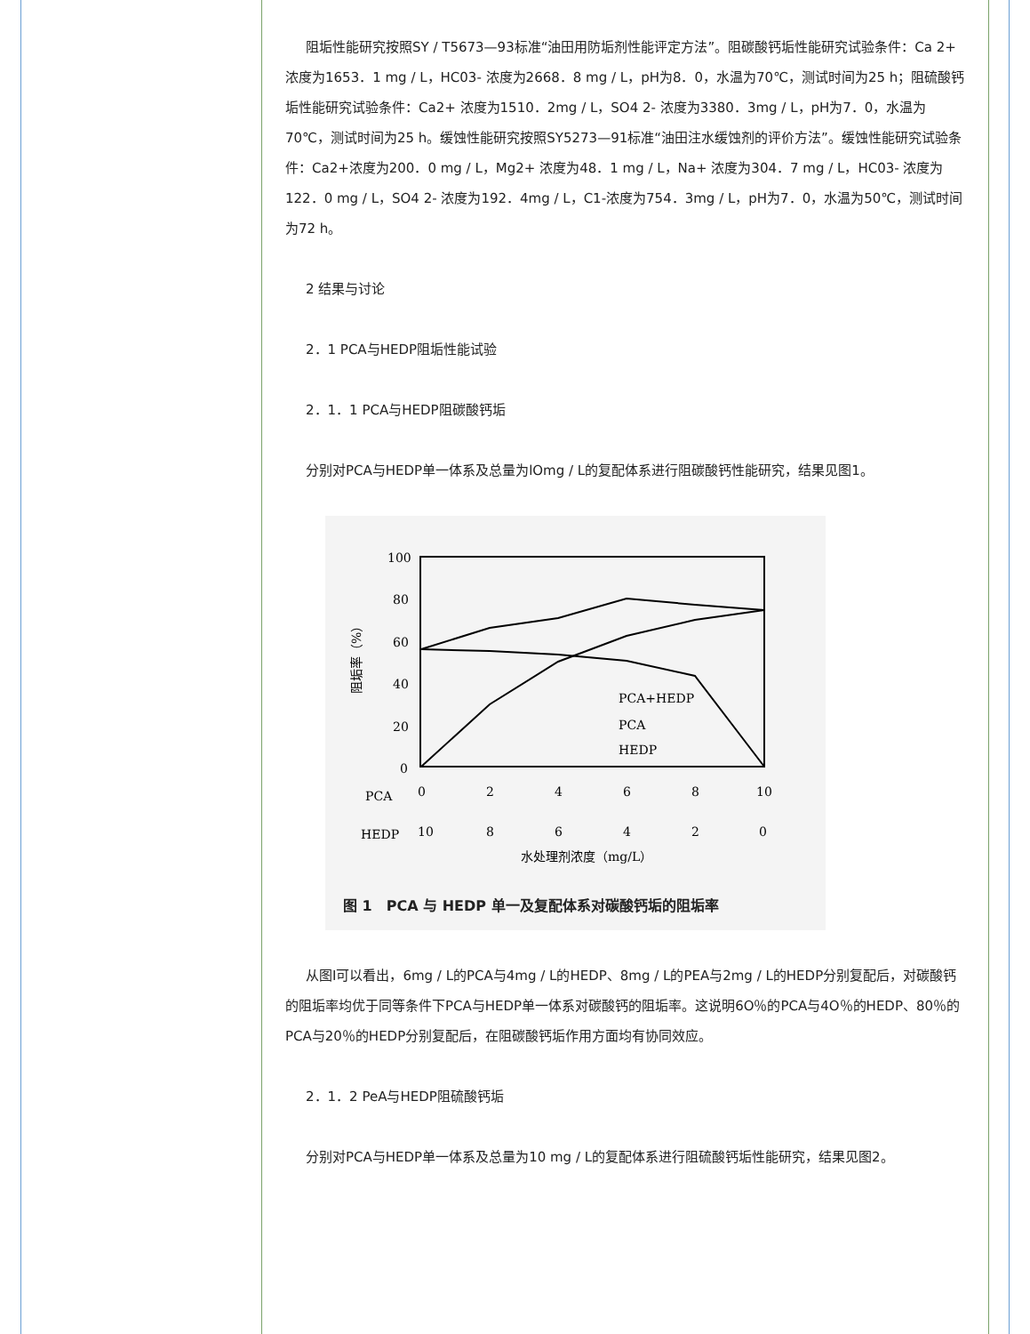阻垢性能研究按照SY / T5673—93标准“油田用防垢剂性能评定方法”。阻碳酸钙垢性能研究试验条件：Ca 2+ 浓度为1653．1 mg / L，HC03- 浓度为2668．8 mg / L，pH为8．0，水温为70℃，测试时间为25 h；阻硫酸钙垢性能研究试验条件：Ca2+ 浓度为1510．2mg / L，SO4 2- 浓度为3380．3mg / L，pH为7．0，水温为70℃，测试时间为25 h。缓蚀性能研究按照SY5273—91标准“油田注水缓蚀剂的评价方法”。缓蚀性能研究试验条件：Ca2+浓度为200．0 mg / L，Mg2+ 浓度为48．1 mg / L，Na+ 浓度为304．7 mg / L，HC03- 浓度为122．0 mg / L，SO4 2- 浓度为192．4mg / L，C1-浓度为754．3mg / L，pH为7．0，水温为50℃，测试时间为72 h。
2 结果与讨论
2．1 PCA与HEDP阻垢性能试验
2．1．1 PCA与HEDP阻碳酸钙垢
分别对PCA与HEDP单一体系及总量为lOmg / L的复配体系进行阻碳酸钙性能研究，结果见图1。
100
80
60
40
20
0
阻垢率（%）
PCA+HEDP
PCA
HEDP
PCA
0
2
4
6
8
10
HEDP
10
8
6
4
2
0
水处理剂浓度（mg/L）
图 1　PCA 与 HEDP 单一及复配体系对碳酸钙垢的阻垢率
从图I可以看出，6mg / L的PCA与4mg / L的HEDP、8mg / L的PEA与2mg / L的HEDP分别复配后，对碳酸钙的阻垢率均优于同等条件下PCA与HEDP单一体系对碳酸钙的阻垢率。这说明6O％的PCA与4O％的HEDP、80％的PCA与20％的HEDP分别复配后，在阻碳酸钙垢作用方面均有协同效应。
2．1．2 PeA与HEDP阻硫酸钙垢
分别对PCA与HEDP单一体系及总量为10 mg / L的复配体系进行阻硫酸钙垢性能研究，结果见图2。